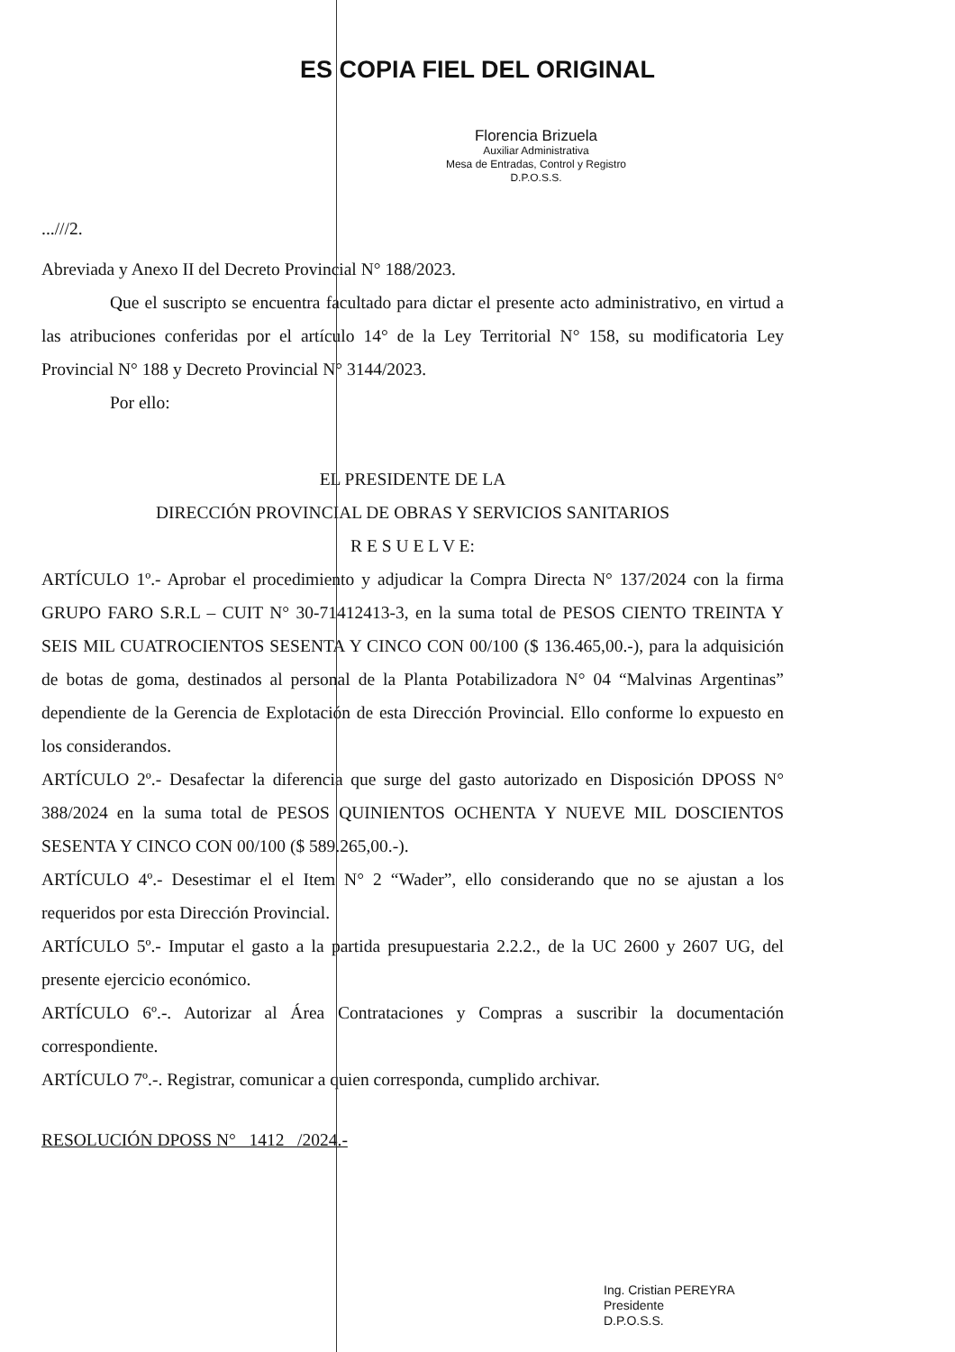ES COPIA FIEL DEL ORIGINAL
Florencia Brizuela
Auxiliar Administrativa
Mesa de Entradas, Control y Registro
D.P.O.S.S.
...///2.
Abreviada y Anexo II del Decreto Provincial N° 188/2023.
Que el suscripto se encuentra facultado para dictar el presente acto administrativo, en virtud a las atribuciones conferidas por el artículo 14° de la Ley Territorial N° 158, su modificatoria Ley Provincial N° 188 y Decreto Provincial N° 3144/2023.
Por ello:
EL PRESIDENTE DE LA
DIRECCIÓN PROVINCIAL DE OBRAS Y SERVICIOS SANITARIOS
R E S U E L V E:
ARTÍCULO 1º.- Aprobar el procedimiento y adjudicar la Compra Directa N° 137/2024 con la firma GRUPO FARO S.R.L – CUIT N° 30-71412413-3, en la suma total de PESOS CIENTO TREINTA Y SEIS MIL CUATROCIENTOS SESENTA Y CINCO CON 00/100 ($ 136.465,00.-), para la adquisición de botas de goma, destinados al personal de la Planta Potabilizadora N° 04 “Malvinas Argentinas” dependiente de la Gerencia de Explotación de esta Dirección Provincial. Ello conforme lo expuesto en los considerandos.
ARTÍCULO 2º.- Desafectar la diferencia que surge del gasto autorizado en Disposición DPOSS N° 388/2024 en la suma total de PESOS QUINIENTOS OCHENTA Y NUEVE MIL DOSCIENTOS SESENTA Y CINCO CON 00/100 ($ 589.265,00.-).
ARTÍCULO 4º.- Desestimar el el Item N° 2 “Wader”, ello considerando que no se ajustan a los requeridos por esta Dirección Provincial.
ARTÍCULO 5º.- Imputar el gasto a la partida presupuestaria 2.2.2., de la UC 2600 y 2607 UG, del presente ejercicio económico.
ARTÍCULO 6º.-. Autorizar al Área Contrataciones y Compras a suscribir la documentación correspondiente.
ARTÍCULO 7º.-. Registrar, comunicar a quien corresponda, cumplido archivar.
RESOLUCIÓN DPOSS N° 1412 /2024.-
Ing. Cristian PEREYRA
Presidente
D.P.O.S.S.